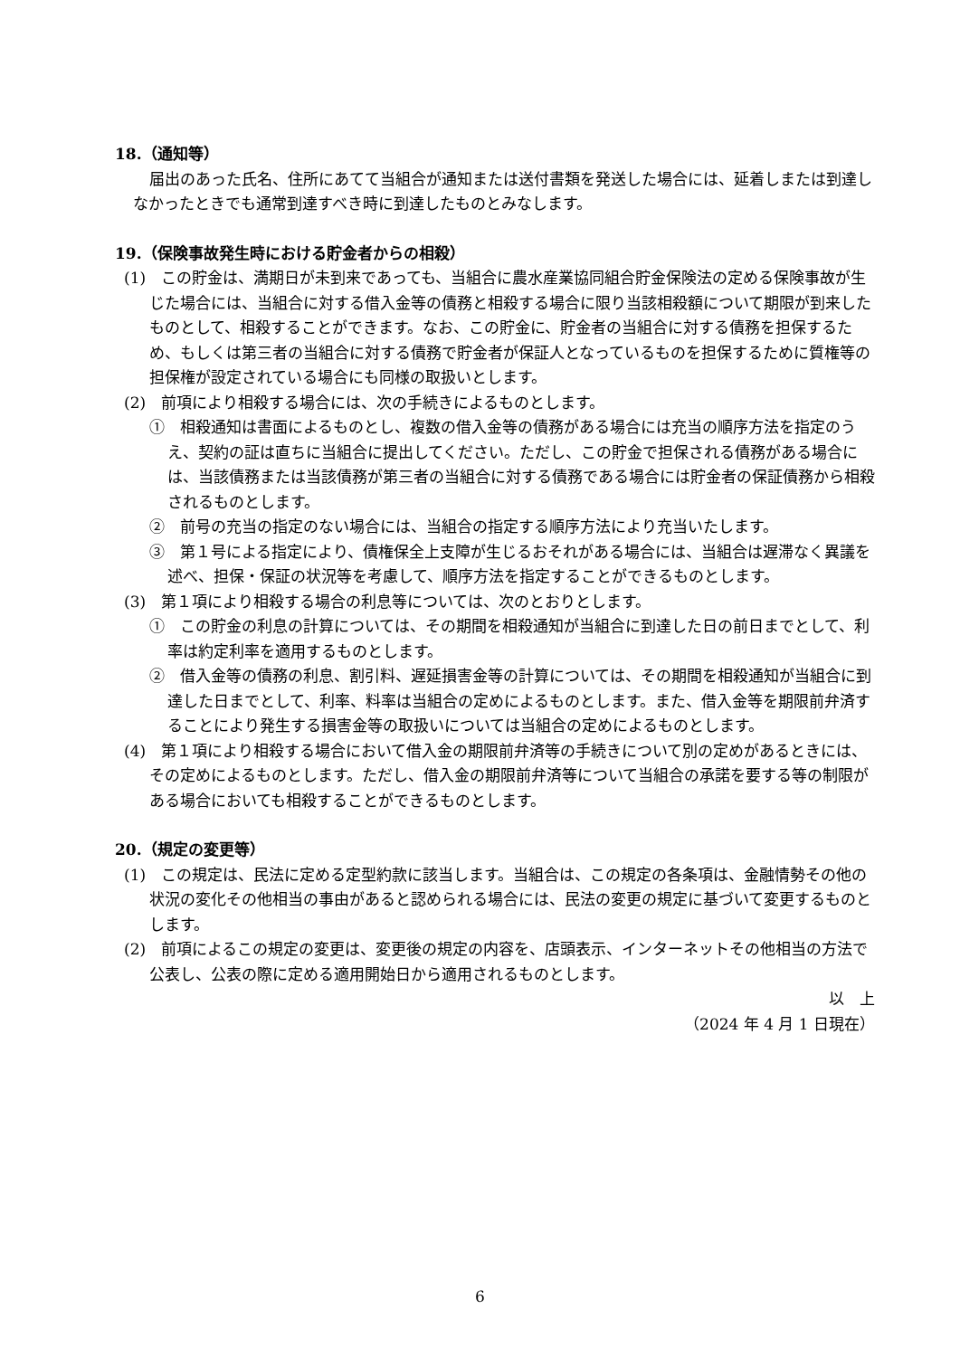18.（通知等）
届出のあった氏名、住所にあてて当組合が通知または送付書類を発送した場合には、延着しまたは到達しなかったときでも通常到達すべき時に到達したものとみなします。
19.（保険事故発生時における貯金者からの相殺）
(1)　この貯金は、満期日が未到来であっても、当組合に農水産業協同組合貯金保険法の定める保険事故が生じた場合には、当組合に対する借入金等の債務と相殺する場合に限り当該相殺額について期限が到来したものとして、相殺することができます。なお、この貯金に、貯金者の当組合に対する債務を担保するため、もしくは第三者の当組合に対する債務で貯金者が保証人となっているものを担保するために質権等の担保権が設定されている場合にも同様の取扱いとします。
(2)　前項により相殺する場合には、次の手続きによるものとします。
①　相殺通知は書面によるものとし、複数の借入金等の債務がある場合には充当の順序方法を指定のうえ、契約の証は直ちに当組合に提出してください。ただし、この貯金で担保される債務がある場合には、当該債務または当該債務が第三者の当組合に対する債務である場合には貯金者の保証債務から相殺されるものとします。
②　前号の充当の指定のない場合には、当組合の指定する順序方法により充当いたします。
③　第１号による指定により、債権保全上支障が生じるおそれがある場合には、当組合は遅滞なく異議を述べ、担保・保証の状況等を考慮して、順序方法を指定することができるものとします。
(3)　第１項により相殺する場合の利息等については、次のとおりとします。
①　この貯金の利息の計算については、その期間を相殺通知が当組合に到達した日の前日までとして、利率は約定利率を適用するものとします。
②　借入金等の債務の利息、割引料、遅延損害金等の計算については、その期間を相殺通知が当組合に到達した日までとして、利率、料率は当組合の定めによるものとします。また、借入金等を期限前弁済することにより発生する損害金等の取扱いについては当組合の定めによるものとします。
(4)　第１項により相殺する場合において借入金の期限前弁済等の手続きについて別の定めがあるときには、その定めによるものとします。ただし、借入金の期限前弁済等について当組合の承諾を要する等の制限がある場合においても相殺することができるものとします。
20.（規定の変更等）
(1)　この規定は、民法に定める定型約款に該当します。当組合は、この規定の各条項は、金融情勢その他の状況の変化その他相当の事由があると認められる場合には、民法の変更の規定に基づいて変更するものとします。
(2)　前項によるこの規定の変更は、変更後の規定の内容を、店頭表示、インターネットその他相当の方法で公表し、公表の際に定める適用開始日から適用されるものとします。
以　上
（2024 年 4 月 1 日現在）
6